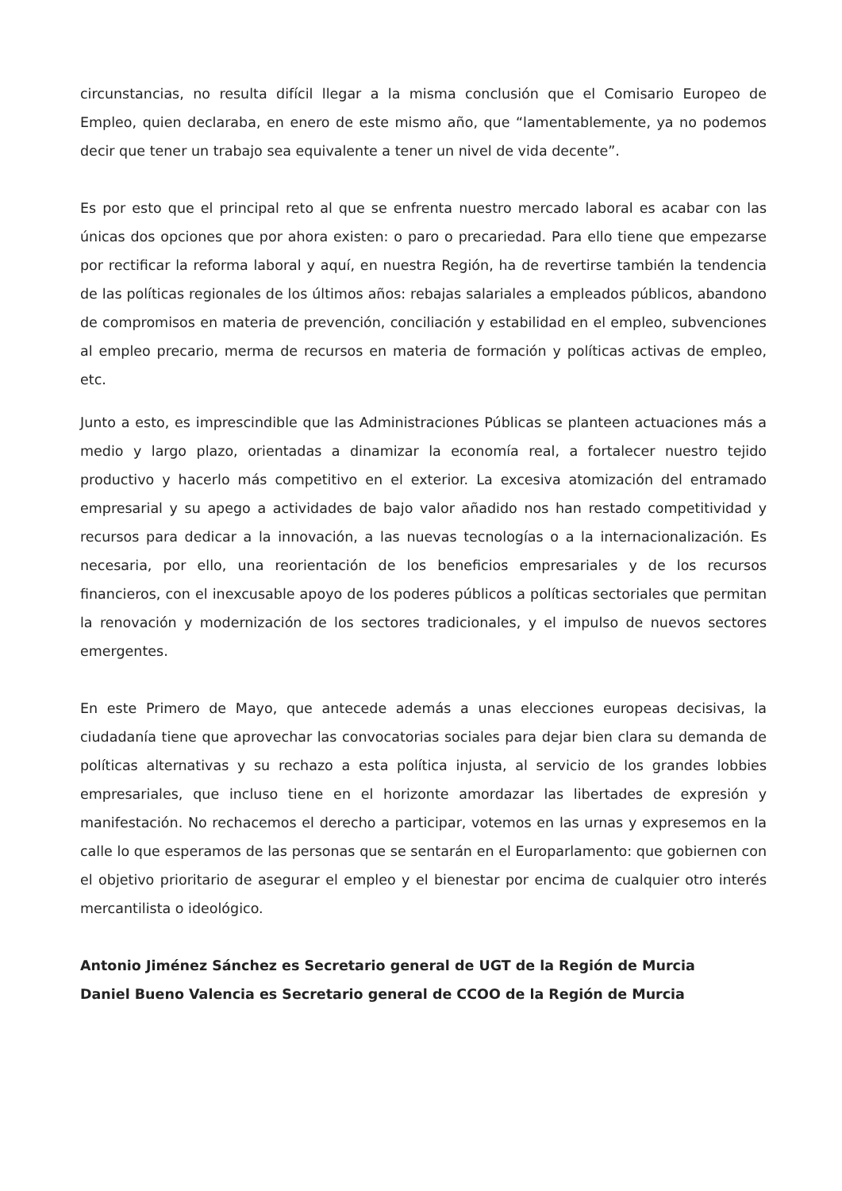circunstancias, no resulta difícil llegar a la misma conclusión que el Comisario Europeo de Empleo, quien declaraba, en enero de este mismo año, que “lamentablemente, ya no podemos decir que tener un trabajo sea equivalente a tener un nivel de vida decente”.
Es por esto que el principal reto al que se enfrenta nuestro mercado laboral es acabar con las únicas dos opciones que por ahora existen: o paro o precariedad. Para ello tiene que empezarse por rectificar la reforma laboral y aquí, en nuestra Región, ha de revertirse también la tendencia de las políticas regionales de los últimos años: rebajas salariales a empleados públicos, abandono de compromisos en materia de prevención, conciliación y estabilidad en el empleo, subvenciones al empleo precario, merma de recursos en materia de formación y políticas activas de empleo, etc.
Junto a esto, es imprescindible que las Administraciones Públicas se planteen actuaciones más a medio y largo plazo, orientadas a dinamizar la economía real, a fortalecer nuestro tejido productivo y hacerlo más competitivo en el exterior. La excesiva atomización del entramado empresarial y su apego a actividades de bajo valor añadido nos han restado competitividad y recursos para dedicar a la innovación, a las nuevas tecnologías o a la internacionalización. Es necesaria, por ello, una reorientación de los beneficios empresariales y de los recursos financieros, con el inexcusable apoyo de los poderes públicos a políticas sectoriales que permitan la renovación y modernización de los sectores tradicionales, y el impulso de nuevos sectores emergentes.
En este Primero de Mayo, que antecede además a unas elecciones europeas decisivas, la ciudadanía tiene que aprovechar las convocatorias sociales para dejar bien clara su demanda de políticas alternativas y su rechazo a esta política injusta, al servicio de los grandes lobbies empresariales, que incluso tiene en el horizonte amordazar las libertades de expresión y manifestación. No rechacemos el derecho a participar, votemos en las urnas y expresemos en la calle lo que esperamos de las personas que se sentarán en el Europarlamento: que gobiernen con el objetivo prioritario de asegurar el empleo y el bienestar por encima de cualquier otro interés mercantilista o ideológico.
Antonio Jiménez Sánchez es Secretario general de UGT de la Región de Murcia
Daniel Bueno Valencia es Secretario general de CCOO de la Región de Murcia